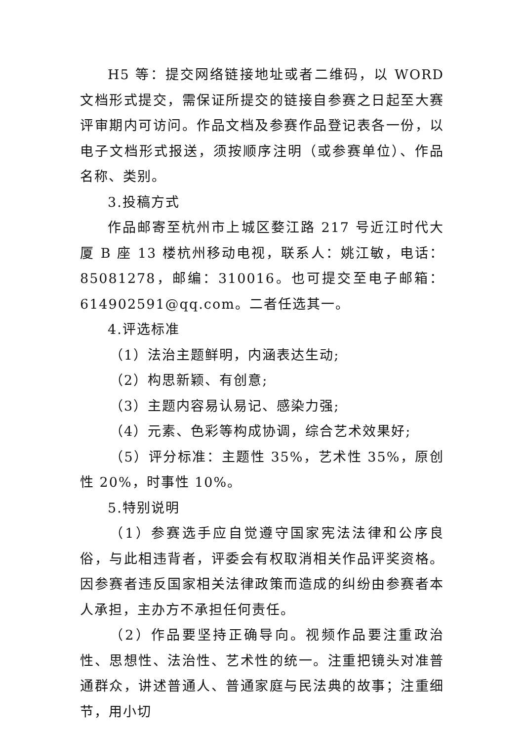H5 等：提交网络链接地址或者二维码，以 WORD 文档形式提交，需保证所提交的链接自参赛之日起至大赛评审期内可访问。作品文档及参赛作品登记表各一份，以电子文档形式报送，须按顺序注明（或参赛单位）、作品名称、类别。
3.投稿方式
作品邮寄至杭州市上城区婺江路 217 号近江时代大厦 B 座 13 楼杭州移动电视，联系人：姚江敏，电话：85081278，邮编：310016。也可提交至电子邮箱：614902591@qq.com。二者任选其一。
4.评选标准
（1）法治主题鲜明，内涵表达生动;
（2）构思新颖、有创意;
（3）主题内容易认易记、感染力强;
（4）元素、色彩等构成协调，综合艺术效果好;
（5）评分标准：主题性 35%，艺术性 35%，原创性 20%，时事性 10%。
5.特别说明
（1）参赛选手应自觉遵守国家宪法法律和公序良俗，与此相违背者，评委会有权取消相关作品评奖资格。因参赛者违反国家相关法律政策而造成的纠纷由参赛者本人承担，主办方不承担任何责任。
（2）作品要坚持正确导向。视频作品要注重政治性、思想性、法治性、艺术性的统一。注重把镜头对准普通群众，讲述普通人、普通家庭与民法典的故事；注重细节，用小切